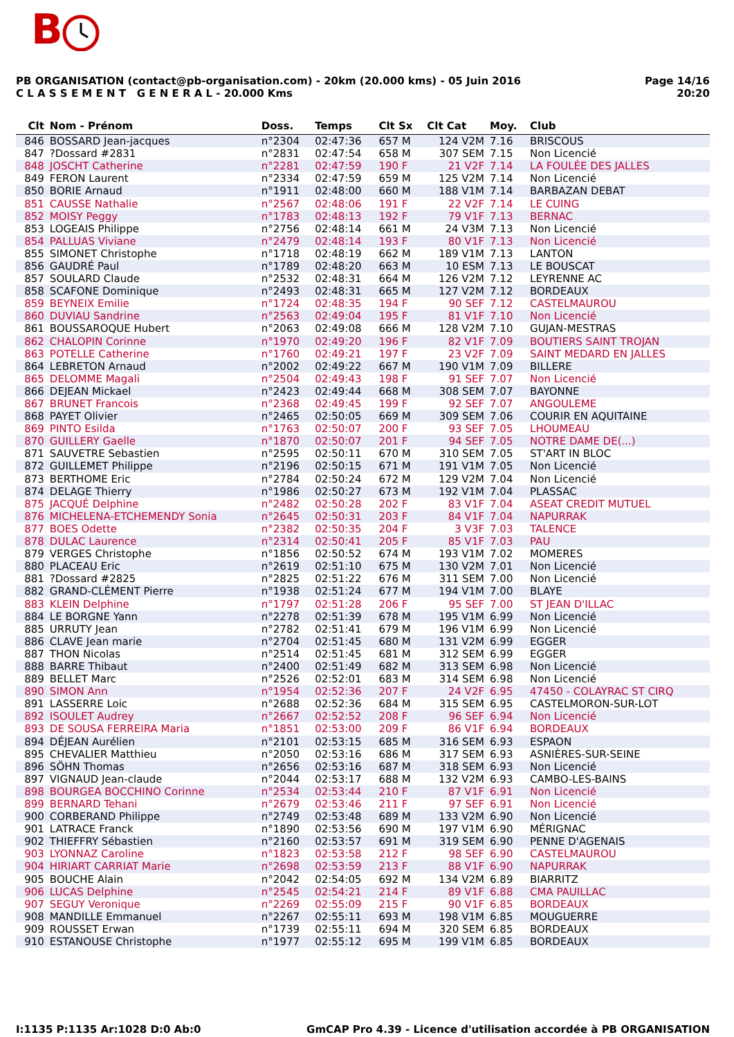B
PB ORGANISATION (contact@pb-organisation.com) - 20km (20.000 kms) - 05 Juin 2016
C L A S S E M E N T G E N E R A L - 20.000 Kms
Page 14/16
20:20
| Clt | Nom - Prénom | Doss. | Temps | Clt Sx | Clt Cat | Moy. | Club |
| --- | --- | --- | --- | --- | --- | --- | --- |
| 846 | BOSSARD Jean-jacques | n°2304 | 02:47:36 | 657 M | 124 V2M | 7.16 | BRISCOUS |
| 847 | ?Dossard #2831 | n°2831 | 02:47:54 | 658 M | 307 SEM | 7.15 | Non Licencié |
| 848 | JOSCHT Catherine | n°2281 | 02:47:59 | 190 F | 21 V2F | 7.14 | LA FOULÉE DES JALLES |
| 849 | FERON Laurent | n°2334 | 02:47:59 | 659 M | 125 V2M | 7.14 | Non Licencié |
| 850 | BORIE Arnaud | n°1911 | 02:48:00 | 660 M | 188 V1M | 7.14 | BARBAZAN DEBAT |
| 851 | CAUSSE Nathalie | n°2567 | 02:48:06 | 191 F | 22 V2F | 7.14 | LE CUING |
| 852 | MOISY Peggy | n°1783 | 02:48:13 | 192 F | 79 V1F | 7.13 | BERNAC |
| 853 | LOGEAIS Philippe | n°2756 | 02:48:14 | 661 M | 24 V3M | 7.13 | Non Licencié |
| 854 | PALLUAS Viviane | n°2479 | 02:48:14 | 193 F | 80 V1F | 7.13 | Non Licencié |
| 855 | SIMONET Christophe | n°1718 | 02:48:19 | 662 M | 189 V1M | 7.13 | LANTON |
| 856 | GAUDRÉ Paul | n°1789 | 02:48:20 | 663 M | 10 ESM | 7.13 | LE BOUSCAT |
| 857 | SOULARD Claude | n°2532 | 02:48:31 | 664 M | 126 V2M | 7.12 | LEYRENNE AC |
| 858 | SCAFONE Dominique | n°2493 | 02:48:31 | 665 M | 127 V2M | 7.12 | BORDEAUX |
| 859 | BEYNEIX Emilie | n°1724 | 02:48:35 | 194 F | 90 SEF | 7.12 | CASTELMAUROU |
| 860 | DUVIAU Sandrine | n°2563 | 02:49:04 | 195 F | 81 V1F | 7.10 | Non Licencié |
| 861 | BOUSSAROQUE Hubert | n°2063 | 02:49:08 | 666 M | 128 V2M | 7.10 | GUJAN-MESTRAS |
| 862 | CHALOPIN Corinne | n°1970 | 02:49:20 | 196 F | 82 V1F | 7.09 | BOUTIERS SAINT TROJAN |
| 863 | POTELLE Catherine | n°1760 | 02:49:21 | 197 F | 23 V2F | 7.09 | SAINT MEDARD EN JALLES |
| 864 | LEBRETON Arnaud | n°2002 | 02:49:22 | 667 M | 190 V1M | 7.09 | BILLERE |
| 865 | DELOMME Magali | n°2504 | 02:49:43 | 198 F | 91 SEF | 7.07 | Non Licencié |
| 866 | DEJEAN Mickael | n°2423 | 02:49:44 | 668 M | 308 SEM | 7.07 | BAYONNE |
| 867 | BRUNET Francois | n°2368 | 02:49:45 | 199 F | 92 SEF | 7.07 | ANGOULEME |
| 868 | PAYET Olivier | n°2465 | 02:50:05 | 669 M | 309 SEM | 7.06 | COURIR EN AQUITAINE |
| 869 | PINTO Esilda | n°1763 | 02:50:07 | 200 F | 93 SEF | 7.05 | LHOUMEAU |
| 870 | GUILLERY Gaelle | n°1870 | 02:50:07 | 201 F | 94 SEF | 7.05 | NOTRE DAME DE(...) |
| 871 | SAUVETRE Sebastien | n°2595 | 02:50:11 | 670 M | 310 SEM | 7.05 | ST'ART IN BLOC |
| 872 | GUILLEMET Philippe | n°2196 | 02:50:15 | 671 M | 191 V1M | 7.05 | Non Licencié |
| 873 | BERTHOME Eric | n°2784 | 02:50:24 | 672 M | 129 V2M | 7.04 | Non Licencié |
| 874 | DELAGE Thierry | n°1986 | 02:50:27 | 673 M | 192 V1M | 7.04 | PLASSAC |
| 875 | JACQUÉ Delphine | n°2482 | 02:50:28 | 202 F | 83 V1F | 7.04 | ASEAT CREDIT MUTUEL |
| 876 | MICHELENA-ETCHEMENDY Sonia | n°2645 | 02:50:31 | 203 F | 84 V1F | 7.04 | NAPURRAK |
| 877 | BOES Odette | n°2382 | 02:50:35 | 204 F | 3 V3F | 7.03 | TALENCE |
| 878 | DULAC Laurence | n°2314 | 02:50:41 | 205 F | 85 V1F | 7.03 | PAU |
| 879 | VERGES Christophe | n°1856 | 02:50:52 | 674 M | 193 V1M | 7.02 | MOMERES |
| 880 | PLACEAU Eric | n°2619 | 02:51:10 | 675 M | 130 V2M | 7.01 | Non Licencié |
| 881 | ?Dossard #2825 | n°2825 | 02:51:22 | 676 M | 311 SEM | 7.00 | Non Licencié |
| 882 | GRAND-CLÉMENT Pierre | n°1938 | 02:51:24 | 677 M | 194 V1M | 7.00 | BLAYE |
| 883 | KLEIN Delphine | n°1797 | 02:51:28 | 206 F | 95 SEF | 7.00 | ST JEAN D'ILLAC |
| 884 | LE BORGNE Yann | n°2278 | 02:51:39 | 678 M | 195 V1M | 6.99 | Non Licencié |
| 885 | URRUTY Jean | n°2782 | 02:51:41 | 679 M | 196 V1M | 6.99 | Non Licencié |
| 886 | CLAVE Jean marie | n°2704 | 02:51:45 | 680 M | 131 V2M | 6.99 | EGGER |
| 887 | THON Nicolas | n°2514 | 02:51:45 | 681 M | 312 SEM | 6.99 | EGGER |
| 888 | BARRE Thibaut | n°2400 | 02:51:49 | 682 M | 313 SEM | 6.98 | Non Licencié |
| 889 | BELLET Marc | n°2526 | 02:52:01 | 683 M | 314 SEM | 6.98 | Non Licencié |
| 890 | SIMON Ann | n°1954 | 02:52:36 | 207 F | 24 V2F | 6.95 | 47450 - COLAYRAC ST CIRQ |
| 891 | LASSERRE Loic | n°2688 | 02:52:36 | 684 M | 315 SEM | 6.95 | CASTELMORON-SUR-LOT |
| 892 | ISOULET Audrey | n°2667 | 02:52:52 | 208 F | 96 SEF | 6.94 | Non Licencié |
| 893 | DE SOUSA FERREIRA Maria | n°1851 | 02:53:00 | 209 F | 86 V1F | 6.94 | BORDEAUX |
| 894 | DÉJEAN Aurélien | n°2101 | 02:53:15 | 685 M | 316 SEM | 6.93 | ESPAON |
| 895 | CHEVALIER Matthieu | n°2050 | 02:53:16 | 686 M | 317 SEM | 6.93 | ASNIÈRES-SUR-SEINE |
| 896 | SÖHN Thomas | n°2656 | 02:53:16 | 687 M | 318 SEM | 6.93 | Non Licencié |
| 897 | VIGNAUD Jean-claude | n°2044 | 02:53:17 | 688 M | 132 V2M | 6.93 | CAMBO-LES-BAINS |
| 898 | BOURGEA BOCCHINO Corinne | n°2534 | 02:53:44 | 210 F | 87 V1F | 6.91 | Non Licencié |
| 899 | BERNARD Tehani | n°2679 | 02:53:46 | 211 F | 97 SEF | 6.91 | Non Licencié |
| 900 | CORBERAND Philippe | n°2749 | 02:53:48 | 689 M | 133 V2M | 6.90 | Non Licencié |
| 901 | LATRACE Franck | n°1890 | 02:53:56 | 690 M | 197 V1M | 6.90 | MÉRIGNAC |
| 902 | THIEFFRY Sébastien | n°2160 | 02:53:57 | 691 M | 319 SEM | 6.90 | PENNE D'AGENAIS |
| 903 | LYONNAZ Caroline | n°1823 | 02:53:58 | 212 F | 98 SEF | 6.90 | CASTELMAUROU |
| 904 | HIRIART CARRIAT Marie | n°2698 | 02:53:59 | 213 F | 88 V1F | 6.90 | NAPURRAK |
| 905 | BOUCHE Alain | n°2042 | 02:54:05 | 692 M | 134 V2M | 6.89 | BIARRITZ |
| 906 | LUCAS Delphine | n°2545 | 02:54:21 | 214 F | 89 V1F | 6.88 | CMA PAUILLAC |
| 907 | SEGUY Veronique | n°2269 | 02:55:09 | 215 F | 90 V1F | 6.85 | BORDEAUX |
| 908 | MANDILLE Emmanuel | n°2267 | 02:55:11 | 693 M | 198 V1M | 6.85 | MOUGUERRE |
| 909 | ROUSSET Erwan | n°1739 | 02:55:11 | 694 M | 320 SEM | 6.85 | BORDEAUX |
| 910 | ESTANOUSE Christophe | n°1977 | 02:55:12 | 695 M | 199 V1M | 6.85 | BORDEAUX |
I:1135 P:1135 Ar:1028 D:0 Ab:0 GmCAP Pro 4.39 - Licence d'utilisation accordée à PB ORGANISATION